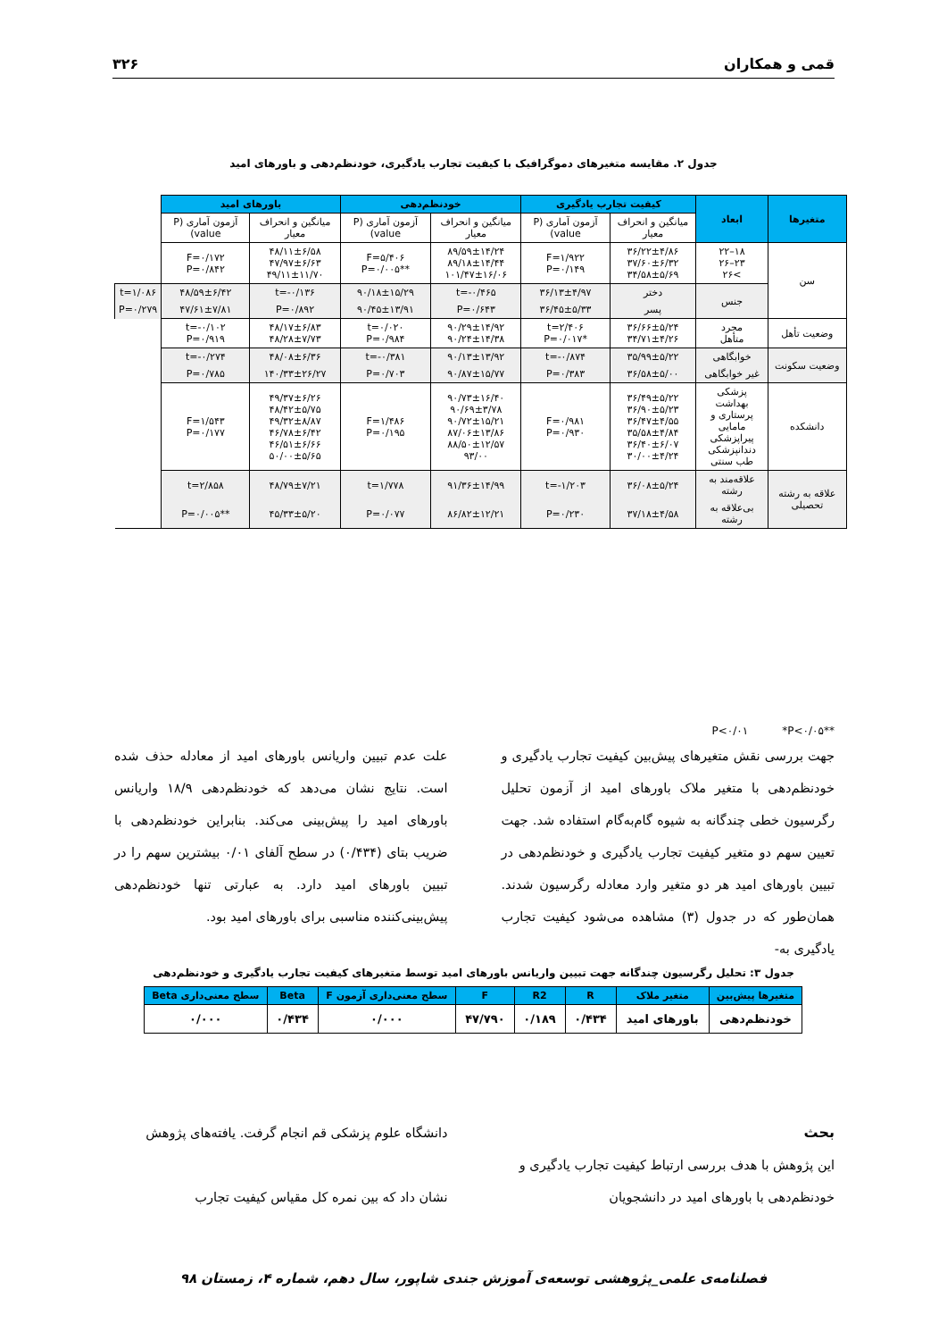قمی و همکاران ۳۲۶
جدول ۲. مقایسه متغیرهای دموگرافیک با کیفیت تجارب یادگیری، خودنظم‌دهی و باورهای امید
| متغیرها | ابعاد | کیفیت تجارب یادگیری | | خودنظم‌دهی | | باورهای امید | | |
| --- | --- | --- | --- | --- | --- | --- | --- | --- |
| | | میانگین و انحراف معیار | آزمون آماری (P value) | میانگین و انحراف معیار | آزمون آماری (P value) | میانگین و انحراف معیار | آزمون آماری (P value) | |
| سن | ۱۸–۲۲ ۲۳–۲۶ >۲۶ | ۳۶/۲۲±۴/۸۶ ۳۷/۶۰±۶/۳۲ ۳۴/۵۸±۵/۶۹ | F=۱/۹۲۲ P=۰/۱۴۹ | ۸۹/۵۹±۱۴/۲۴ ۸۹/۱۸±۱۴/۴۴ ۱۰۱/۴۷±۱۶/۰۶ | F=۵/۴۰۶ **P=۰/۰۰۵ | ۴۸/۱۱±۶/۵۸ ۴۷/۹۷±۶/۶۳ ۴۹/۱۱±۱۱/۷۰ | F=۰/۱۷۲ P=۰/۸۴۲ | |
| | جنس | دختر | ۳۶/۱۳±۴/۹۷ | t=-۰/۴۶۵ | ۹۰/۱۸±۱۵/۲۹ | t=-۰/۱۳۶ | ۴۸/۵۹±۶/۴۲ | t=۱/۰۸۶ |
| | | پسر | ۳۶/۴۵±۵/۳۳ | P=۰/۶۴۳ | ۹۰/۴۵±۱۳/۹۱ | P=۰/۸۹۲ | ۴۷/۶۱±۷/۸۱ | P=۰/۲۷۹ |
| وضعیت تأهل | مجرد متأهل | ۳۶/۶۶±۵/۲۴ ۳۴/۷۱±۴/۲۶ | t=۲/۴۰۶ *P=۰/۰۱۷ | ۹۰/۲۹±۱۴/۹۲ ۹۰/۲۴±۱۴/۳۸ | t=۰/۰۲۰ P=۰/۹۸۴ | ۴۸/۱۷±۶/۸۳ ۴۸/۲۸±۷/۷۳ | t=-۰/۱۰۲ P=۰/۹۱۹ | |
| وضعیت سکونت | خوابگاهی | ۳۵/۹۹±۵/۲۲ | t=-۰/۸۷۴ | ۹۰/۱۳±۱۳/۹۲ | t=-۰/۳۸۱ | ۴۸/۰۸±۶/۳۶ | t=-۰/۲۷۴ | |
| | غیر خوابگاهی | ۳۶/۵۸±۵/۰۰ | P=۰/۳۸۳ | ۹۰/۸۷±۱۵/۷۷ | P=۰/۷۰۳ | ۱۴۰/۳۳±۲۶/۲۷ | P=۰/۷۸۵ | |
| دانشکده | پزشکی بهداشت پرستاری و مامایی پیراپزشکی دندانپزشکی طب سنتی | ۳۶/۴۹±۵/۲۲ ۳۶/۹۰±۵/۲۳ ۳۶/۴۷±۴/۵۵ ۳۵/۵۸±۴/۸۴ ۳۶/۴۰±۶/۰۷ ۳۰/۰۰±۴/۲۴ | F=۰/۹۸۱ P=۰/۹۳۰ | ۹۰/۷۳±۱۶/۴۰ ۹۰/۶۹±۳/۷۸ ۹۰/۷۲±۱۵/۲۱ ۸۷/۰۶±۱۳/۸۶ ۸۸/۵۰±۱۲/۵۷ ۹۳/۰۰ | F=۱/۴۸۶ P=۰/۱۹۵ | ۴۹/۳۷±۶/۲۶ ۴۸/۴۲±۵/۷۵ ۴۹/۳۲±۸/۸۷ ۴۶/۷۸±۶/۴۲ ۴۶/۵۱±۶/۶۶ ۵۰/۰۰±۵/۶۵ | F=۱/۵۴۳ P=۰/۱۷۷ | |
| علاقه به رشته تحصیلی | علاقه‌مند به رشته | ۳۶/۰۸±۵/۲۴ | t=-۱/۲۰۳ | ۹۱/۳۶±۱۴/۹۹ | t=۱/۷۷۸ | ۴۸/۷۹±۷/۲۱ | t=۲/۸۵۸ | |
| | بی‌علاقه به رشته | ۳۷/۱۸±۴/۵۸ | P=۰/۲۳۰ | ۸۶/۸۲±۱۲/۲۱ | P=۰/۰۷۷ | ۴۵/۳۳±۵/۲۰ | **P=۰/۰۰۵ | |
**P<۰/۰۱ *P<۰/۰۵
جهت بررسی نقش متغیرهای پیش‌بین کیفیت تجارب یادگیری و خودنظم‌دهی با متغیر ملاک باورهای امید از آزمون تحلیل رگرسیون خطی چندگانه به شیوه گام‌به‌گام استفاده شد. جهت تعیین سهم دو متغیر کیفیت تجارب یادگیری و خودنظم‌دهی در تبیین باورهای امید هر دو متغیر وارد معادله رگرسیون شدند. همان‌طور که در جدول (۳) مشاهده می‌شود کیفیت تجارب یادگیری به-
علت عدم تبیین واریانس باورهای امید از معادله حذف شده است. نتایج نشان می‌دهد که خودنظم‌دهی ۱۸/۹ واریانس باورهای امید را پیش‌بینی می‌کند. بنابراین خودنظم‌دهی با ضریب بتای (۰/۴۳۴) در سطح آلفای ۰/۰۱ بیشترین سهم را در تبیین باورهای امید دارد. به عبارتی تنها خودنظم‌دهی پیش‌بینی‌کننده مناسبی برای باورهای امید بود.
جدول ۳: تحلیل رگرسیون چندگانه جهت تبیین واریانس باورهای امید توسط متغیرهای کیفیت تجارب یادگیری و خودنظم‌دهی
| متغیرها پیش‌بین | متغیر ملاک | R | R2 | F | سطح معنی‌داری آزمون F | Beta | سطح معنی‌داری Beta |
| --- | --- | --- | --- | --- | --- | --- | --- |
| خودنظم‌دهی | باورهای امید | ۰/۴۳۴ | ۰/۱۸۹ | ۴۷/۷۹۰ | ۰/۰۰۰ | ۰/۴۳۴ | ۰/۰۰۰ |
بحث
این پژوهش با هدف بررسی ارتباط کیفیت تجارب یادگیری و خودنظم‌دهی با باورهای امید در دانشجویان
دانشگاه علوم پزشکی قم انجام گرفت. یافته‌های پژوهش
نشان داد که بین نمره کل مقیاس کیفیت تجارب
فصلنامه‌ی علمی_پژوهشی توسعه‌ی آموزش جندی شاپور، سال دهم، شماره ۴، زمستان ۹۸